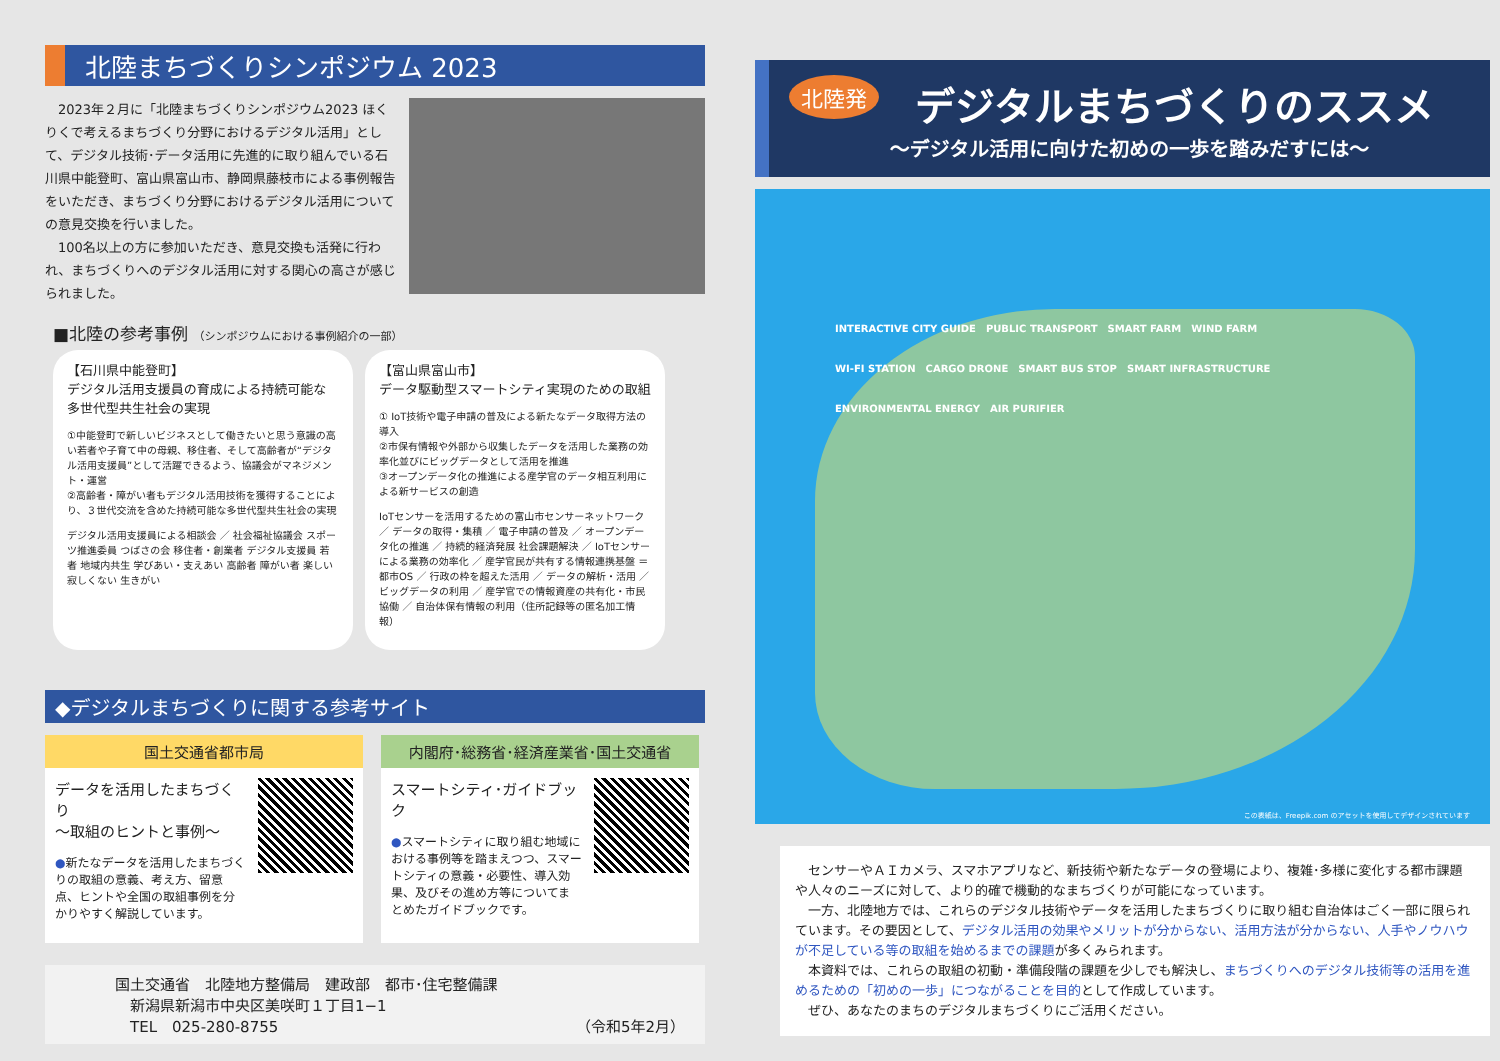北陸まちづくりシンポジウム 2023
　2023年２月に「北陸まちづくりシンポジウム2023 ほくりくで考えるまちづくり分野におけるデジタル活用」として、デジタル技術･データ活用に先進的に取り組んでいる石川県中能登町、富山県富山市、静岡県藤枝市による事例報告をいただき、まちづくり分野におけるデジタル活用についての意見交換を行いました。
　100名以上の方に参加いただき、意見交換も活発に行われ、まちづくりへのデジタル活用に対する関心の高さが感じられました。
■北陸の参考事例 （シンポジウムにおける事例紹介の一部）
【石川県中能登町】
デジタル活用支援員の育成による持続可能な多世代型共生社会の実現
①中能登町で新しいビジネスとして働きたいと思う意識の高い若者や子育て中の母親、移住者、そして高齢者が“デジタル活用支援員”として活躍できるよう、協議会がマネジメント・運営
②高齢者・障がい者もデジタル活用技術を獲得することにより、３世代交流を含めた持続可能な多世代型共生社会の実現
デジタル活用支援員による相談会 ／ 社会福祉協議会 スポーツ推進委員 つばさの会 移住者・創業者 デジタル支援員 若者 地域内共生 学びあい・支えあい 高齢者 障がい者 楽しい 寂しくない 生きがい
【富山県富山市】
データ駆動型スマートシティ実現のための取組
① IoT技術や電子申請の普及による新たなデータ取得方法の導入
②市保有情報や外部から収集したデータを活用した業務の効率化並びにビッグデータとして活用を推進
③オープンデータ化の推進による産学官のデータ相互利用による新サービスの創造
IoTセンサーを活用するための富山市センサーネットワーク ／ データの取得・集積 ／ 電子申請の普及 ／ オープンデータ化の推進 ／ 持続的経済発展 社会課題解決 ／ IoTセンサーによる業務の効率化 ／ 産学官民が共有する情報連携基盤 ＝ 都市OS ／ 行政の枠を超えた活用 ／ データの解析・活用 ／ ビッグデータの利用 ／ 産学官での情報資産の共有化・市民協働 ／ 自治体保有情報の利用（住所記録等の匿名加工情報）
◆デジタルまちづくりに関する参考サイト
国土交通省都市局
データを活用したまちづくり
～取組のヒントと事例～
●新たなデータを活用したまちづくりの取組の意義、考え方、留意点、ヒントや全国の取組事例を分かりやすく解説しています。
内閣府･総務省･経済産業省･国土交通省
スマートシティ･ガイドブック
●スマートシティに取り組む地域における事例等を踏まえつつ、スマートシティの意義・必要性、導入効果、及びその進め方等についてまとめたガイドブックです。
国土交通省　北陸地方整備局　建政部　都市･住宅整備課
　新潟県新潟市中央区美咲町１丁目1−1
　TEL　025-280-8755 （令和5年2月）
北陸発
デジタルまちづくりのススメ
～デジタル活用に向けた初めの一歩を踏みだすには～
INTERACTIVE CITY GUIDE　PUBLIC TRANSPORT　SMART FARM　WIND FARM
WI-FI STATION　CARGO DRONE　SMART BUS STOP　SMART INFRASTRUCTURE
ENVIRONMENTAL ENERGY　AIR PURIFIER
この表紙は、Freepik.com のアセットを使用してデザインされています
　センサーやＡＩカメラ、スマホアプリなど、新技術や新たなデータの登場により、複雑･多様に変化する都市課題や人々のニーズに対して、より的確で機動的なまちづくりが可能になっています。
　一方、北陸地方では、これらのデジタル技術やデータを活用したまちづくりに取り組む自治体はごく一部に限られています。その要因として、デジタル活用の効果やメリットが分からない、活用方法が分からない、人手やノウハウが不足している等の取組を始めるまでの課題が多くみられます。
　本資料では、これらの取組の初動・準備段階の課題を少しでも解決し、まちづくりへのデジタル技術等の活用を進めるための「初めの一歩」につながることを目的として作成しています。
　ぜひ、あなたのまちのデジタルまちづくりにご活用ください。